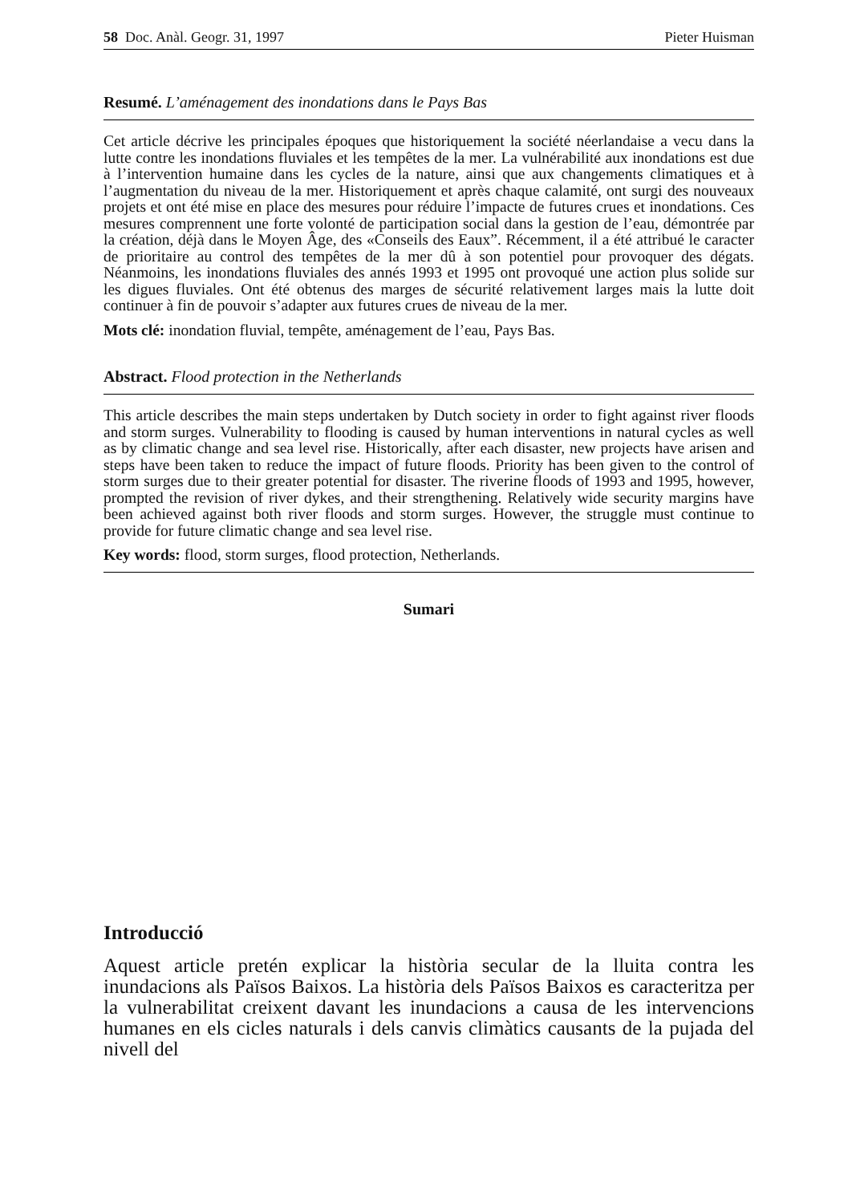58 Doc. Anàl. Geogr. 31, 1997 Pieter Huisman
Resumé. L’aménagement des inondations dans le Pays Bas
Cet article décrive les principales époques que historiquement la société néerlandaise a vecu dans la lutte contre les inondations fluviales et les tempêtes de la mer. La vulnérabilité aux inondations est due à l’intervention humaine dans les cycles de la nature, ainsi que aux changements climatiques et à l’augmentation du niveau de la mer. Historiquement et après chaque calamité, ont surgi des nouveaux projets et ont été mise en place des mesures pour réduire l’impacte de futures crues et inondations. Ces mesures comprennent une forte volonté de participation social dans la gestion de l’eau, démontrée par la création, déjà dans le Moyen Âge, des «Conseils des Eaux”. Récemment, il a été attribué le caracter de prioritaire au control des tempêtes de la mer dû à son potentiel pour provoquer des dégats. Néanmoins, les inondations fluviales des annés 1993 et 1995 ont provoqué une action plus solide sur les digues fluviales. Ont été obtenus des marges de sécurité relativement larges mais la lutte doit continuer à fin de pouvoir s’adapter aux futures crues de niveau de la mer.
Mots clé: inondation fluvial, tempête, aménagement de l’eau, Pays Bas.
Abstract. Flood protection in the Netherlands
This article describes the main steps undertaken by Dutch society in order to fight against river floods and storm surges. Vulnerability to flooding is caused by human interventions in natural cycles as well as by climatic change and sea level rise. Historically, after each disaster, new projects have arisen and steps have been taken to reduce the impact of future floods. Priority has been given to the control of storm surges due to their greater potential for disaster. The riverine floods of 1993 and 1995, however, prompted the revision of river dykes, and their strengthening. Relatively wide security margins have been achieved against both river floods and storm surges. However, the struggle must continue to provide for future climatic change and sea level rise.
Key words: flood, storm surges, flood protection, Netherlands.
Sumari
Introducció
Aquest article pretén explicar la història secular de la lluita contra les inundacions als Països Baixos. La història dels Països Baixos es caracteritza per la vulnerabilitat creixent davant les inundacions a causa de les intervencions humanes en els cicles naturals i dels canvis climàtics causants de la pujada del nivell del